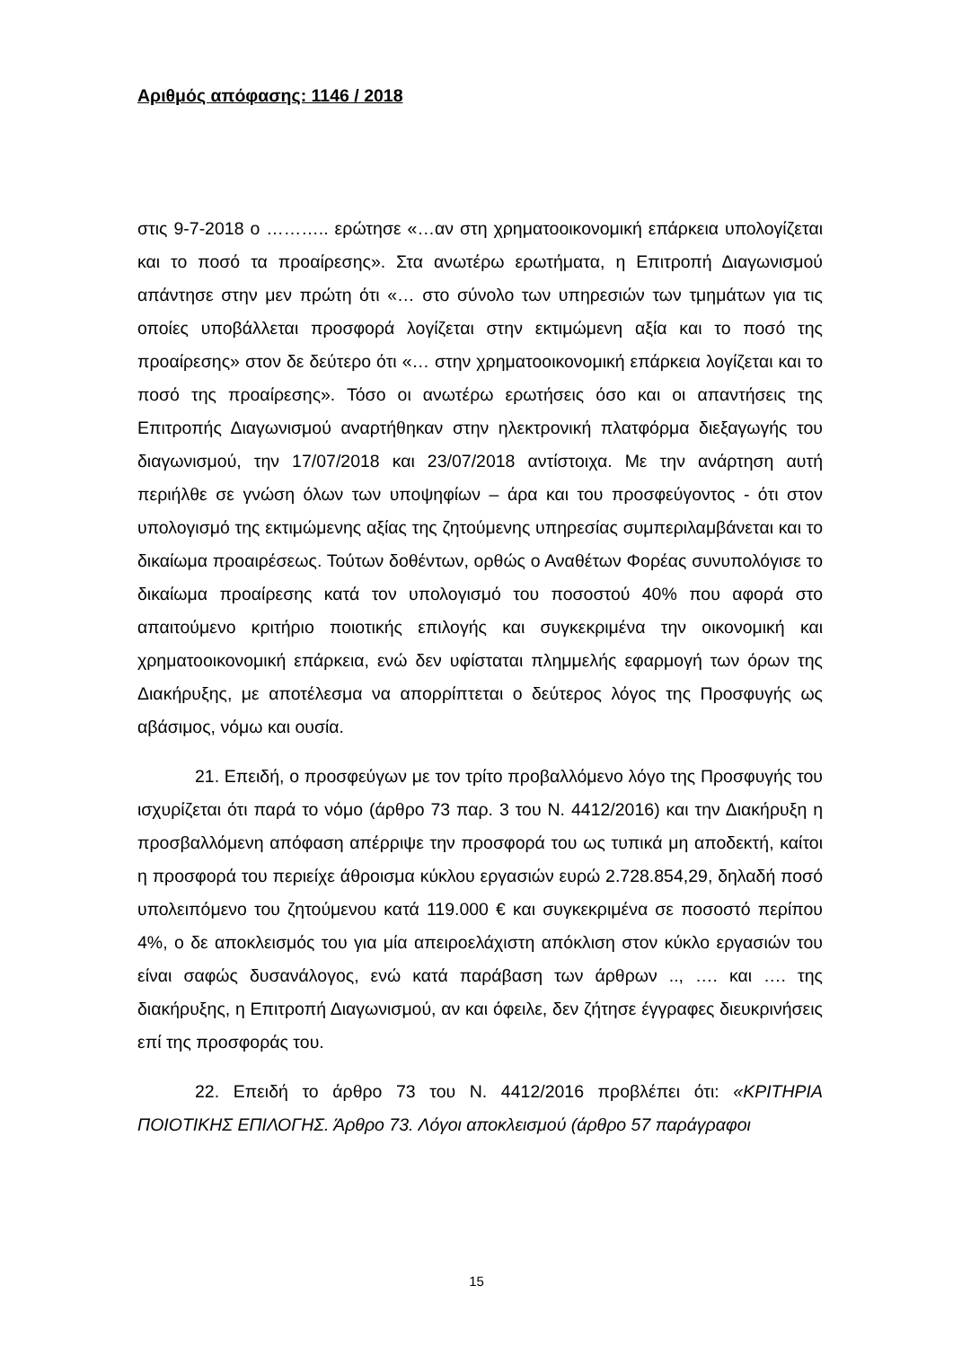Αριθμός απόφασης: 1146 / 2018
στις 9-7-2018 ο ……….. ερώτησε «…αν στη χρηματοοικονομική επάρκεια υπολογίζεται και το ποσό τα προαίρεσης». Στα ανωτέρω ερωτήματα, η Επιτροπή Διαγωνισμού απάντησε στην μεν πρώτη ότι «… στο σύνολο των υπηρεσιών των τμημάτων για τις οποίες υποβάλλεται προσφορά λογίζεται στην εκτιμώμενη αξία και το ποσό της προαίρεσης» στον δε δεύτερο ότι «… στην χρηματοοικονομική επάρκεια λογίζεται και το ποσό της προαίρεσης». Τόσο οι ανωτέρω ερωτήσεις όσο και οι απαντήσεις της Επιτροπής Διαγωνισμού αναρτήθηκαν στην ηλεκτρονική πλατφόρμα διεξαγωγής του διαγωνισμού, την 17/07/2018 και 23/07/2018 αντίστοιχα. Με την ανάρτηση αυτή περιήλθε σε γνώση όλων των υποψηφίων – άρα και του προσφεύγοντος - ότι στον υπολογισμό της εκτιμώμενης αξίας της ζητούμενης υπηρεσίας συμπεριλαμβάνεται και το δικαίωμα προαιρέσεως. Τούτων δοθέντων, ορθώς ο Αναθέτων Φορέας συνυπολόγισε το δικαίωμα προαίρεσης κατά τον υπολογισμό του ποσοστού 40% που αφορά στο απαιτούμενο κριτήριο ποιοτικής επιλογής και συγκεκριμένα την οικονομική και χρηματοοικονομική επάρκεια, ενώ δεν υφίσταται πλημμελής εφαρμογή των όρων της Διακήρυξης, με αποτέλεσμα να απορρίπτεται ο δεύτερος λόγος της Προσφυγής ως αβάσιμος, νόμω και ουσία.
21. Επειδή, ο προσφεύγων με τον τρίτο προβαλλόμενο λόγο της Προσφυγής του ισχυρίζεται ότι παρά το νόμο (άρθρο 73 παρ. 3 του Ν. 4412/2016) και την Διακήρυξη η προσβαλλόμενη απόφαση απέρριψε την προσφορά του ως τυπικά μη αποδεκτή, καίτοι η προσφορά του περιείχε άθροισμα κύκλου εργασιών ευρώ 2.728.854,29, δηλαδή ποσό υπολειπόμενο του ζητούμενου κατά 119.000 € και συγκεκριμένα σε ποσοστό περίπου 4%, ο δε αποκλεισμός του για μία απειροελάχιστη απόκλιση στον κύκλο εργασιών του είναι σαφώς δυσανάλογος, ενώ κατά παράβαση των άρθρων .., …. και …. της διακήρυξης, η Επιτροπή Διαγωνισμού, αν και όφειλε, δεν ζήτησε έγγραφες διευκρινήσεις επί της προσφοράς του.
22. Επειδή το άρθρο 73 του Ν. 4412/2016 προβλέπει ότι: «ΚΡΙΤΗΡΙΑ ΠΟΙΟΤΙΚΗΣ ΕΠΙΛΟΓΗΣ. Άρθρο 73. Λόγοι αποκλεισμού (άρθρο 57 παράγραφοι
15